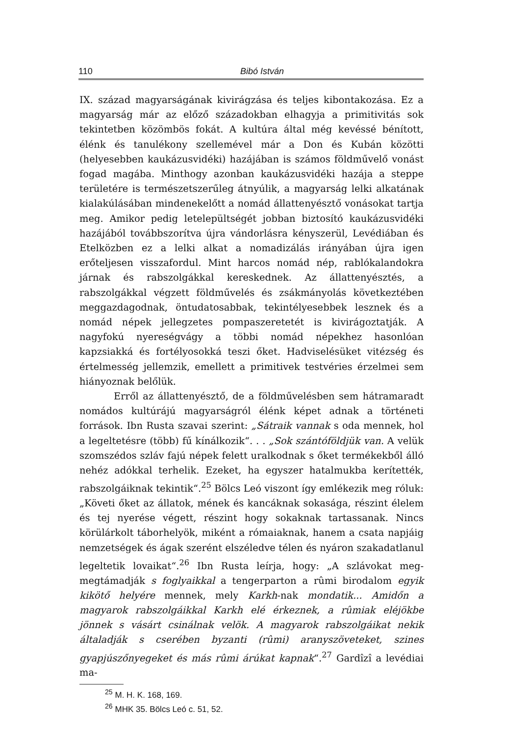110 Bibó István
IX. század magyarságának kivirágzása és teljes kibontakozása. Ez a magyarság már az előző századokban elhagyja a primitivitás sok tekintetben közömbös fokát. A kultúra által még kevéssé bénított, élénk és tanulékony szellemével már a Don és Kubán közötti (helyesebben kaukázusvidéki) hazájában is számos földművelő vonást fogad magába. Minthogy azonban kaukázusvidéki hazája a steppe területére is természetszerűleg átnyúlik, a magyarság lelki alkatának kialakúlásában mindenekelőtt a nomád állattenyésztő vonásokat tartja meg. Amikor pedig letelepültségét jobban biztosító kaukázusvidéki hazájából továbbszorítva újra vándorlásra kényszerül, Levédiában és Etelközben ez a lelki alkat a nomadizálás irányában újra igen erőteljesen visszafordul. Mint harcos nomád nép, rablókalandokra járnak és rabszolgákkal kereskednek. Az állattenyésztés, a rabszolgákkal végzett földművelés és zsákmányolás következtében meggazdagodnak, öntudatosabbak, tekintélyesebbek lesznek és a nomád népek jellegzetes pompaszeretetét is kivirágoztatják. A nagyfokú nyereségvágy a többi nomád népekhez hasonlóan kapzsiakká és fortélyosokká teszi őket. Hadviselésüket vitézség és értelmesség jellemzik, emellett a primitivek testvéries érzelmei sem hiányoznak belőlük.
Erről az állattenyésztő, de a földművelésben sem hátramaradt nomádos kultúrájú magyarságról élénk képet adnak a történeti források. Ibn Rusta szavai szerint: „Sátraik vannak s oda mennek, hol a legeltetésre (több) fű kínálkozik“. . . „Sok szántóföldjük van. A velük szomszédos szláv fajú népek felett uralkodnak s őket termékekből álló nehéz adókkal terhelik. Ezeket, ha egyszer hatalmukba kerítették, rabszolgáiknak tekintik“.<sup>25</sup> Bölcs Leó viszont így emlékezik meg róluk: „Követi őket az állatok, mének és kancáknak sokasága, részint élelem és tej nyerése végett, részint hogy sokaknak tartassanak. Nincs körülárkolt táborhelyök, miként a rómaiaknak, hanem a csata napjáig nemzetségek és ágak szerént elszéledve télen és nyáron szakadatlanul legeltetik lovaikat“.<sup>26</sup> Ibn Rusta leírja, hogy: „A szlávokat meg-megtámadják s foglyaikkal a tengerparton a rûmi birodalom egyik kikötő helyére mennek, mely Karkh-nak mondatik... Amidőn a magyarok rabszolgáikkal Karkh elé érkeznek, a rûmiak eléjökbe jönnek s vásárt csinálnak velök. A magyarok rabszolgáikat nekik általadják s cserében byzanti (rûmi) aranyszöveteket, szines gyapjúszőnyegeket és más rûmi árúkat kapnak“.<sup>27</sup> Gardîzî a levédiai ma-
<sup>25</sup> M. H. K. 168, 169.
<sup>26</sup> MHK 35. Bölcs Leó c. 51, 52.